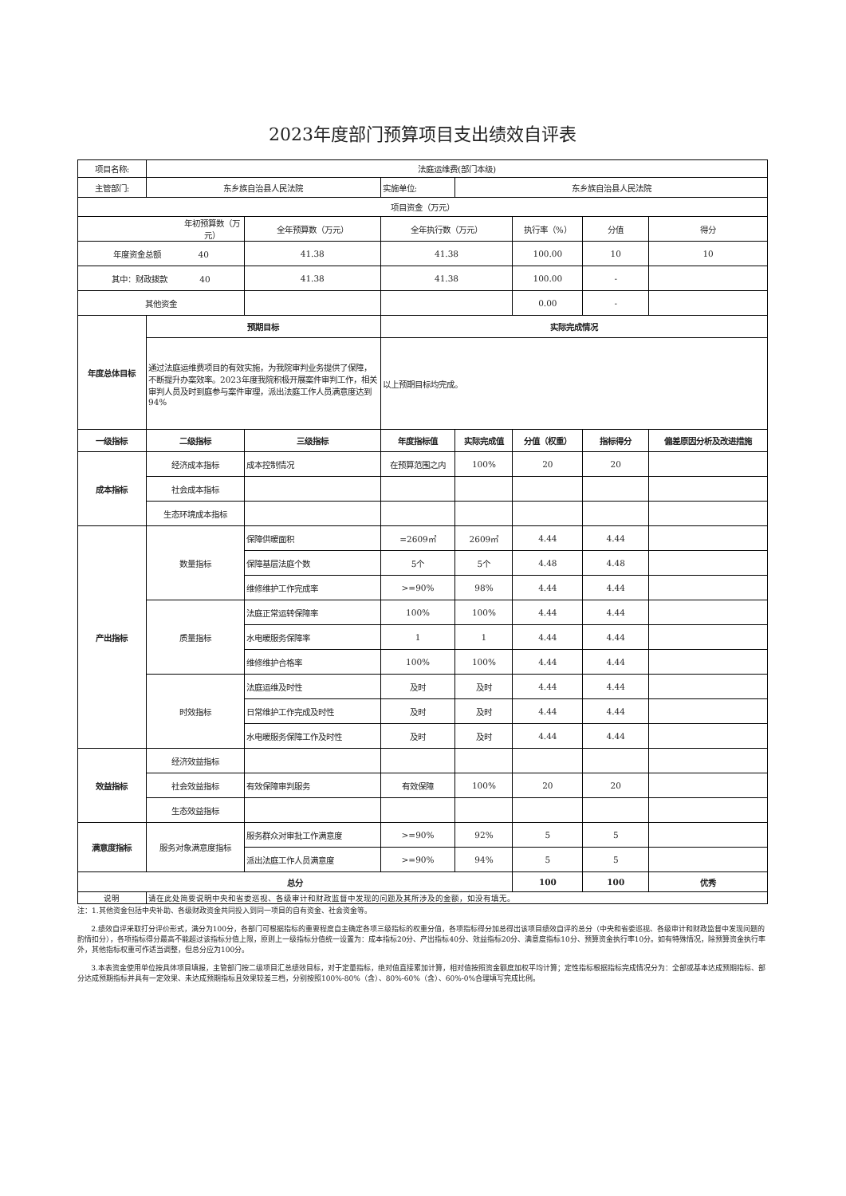2023年度部门预算项目支出绩效自评表
| 项目名称: | 法庭运维费(部门本级) | | | | | | |
| 主管部门: | 东乡族自治县人民法院 | | 实施单位: | 东乡族自治县人民法院 | | | |
| 项目资金（万元） | | | | | | | |
| 年初预算数（万元） | | 全年预算数（万元） | 全年执行数（万元） | | 执行率（%） | 分值 | 得分 |
| 年度资金总额 40 | | 41.38 | 41.38 | | 100.00 | 10 | 10 |
| 其中：财政拨款 40 | | 41.38 | 41.38 | | 100.00 | - | |
| 其他资金 | | | | | 0.00 | - | |
| 年度总体目标 | 预期目标 | | 实际完成情况 | | | | |
| | 通过法庭运维费项目的有效实施，为我院审判业务提供了保障，不断提升办案效率。2023年度我院积极开展案件审判工作，相关审判人员及时到庭参与案件审理，派出法庭工作人员满意度达到94% | | 以上预期目标均完成。 | | | | |
| 一级指标 | 二级指标 | 三级指标 | 年度指标值 | 实际完成值 | 分值（权重） | 指标得分 | 偏差原因分析及改进措施 |
| 成本指标 | 经济成本指标 | 成本控制情况 | 在预算范围之内 | 100% | 20 | 20 | |
| | 社会成本指标 | | | | | | |
| | 生态环境成本指标 | | | | | | |
| 产出指标 | 数量指标 | 保障供暖面积 | =2609㎡ | 2609㎡ | 4.44 | 4.44 | |
| | | 保障基层法庭个数 | 5个 | 5个 | 4.48 | 4.48 | |
| | | 维修维护工作完成率 | >=90% | 98% | 4.44 | 4.44 | |
| | 质量指标 | 法庭正常运转保障率 | 100% | 100% | 4.44 | 4.44 | |
| | | 水电暖服务保障率 | 1 | 1 | 4.44 | 4.44 | |
| | | 维修维护合格率 | 100% | 100% | 4.44 | 4.44 | |
| | 时效指标 | 法庭运维及时性 | 及时 | 及时 | 4.44 | 4.44 | |
| | | 日常维护工作完成及时性 | 及时 | 及时 | 4.44 | 4.44 | |
| | | 水电暖服务保障工作及时性 | 及时 | 及时 | 4.44 | 4.44 | |
| 效益指标 | 经济效益指标 | | | | | | |
| | 社会效益指标 | 有效保障审判服务 | 有效保障 | 100% | 20 | 20 | |
| | 生态效益指标 | | | | | | |
| 满意度指标 | 服务对象满意度指标 | 服务群众对审批工作满意度 | >=90% | 92% | 5 | 5 | |
| | | 派出法庭工作人员满意度 | >=90% | 94% | 5 | 5 | |
| 总分 | | | | | 100 | 100 | 优秀 |
| 说明 | 请在此处简要说明中央和省委巡视、各级审计和财政监督中发现的问题及其所涉及的金额，如没有填无。 | | | | | | |
注：1.其他资金包括中央补助、各级财政资金共同投入到同一项目的自有资金、社会资金等。
2.绩效自评采取打分评价形式，满分为100分，各部门可根据指标的重要程度自主确定各项三级指标的权重分值，各项指标得分加总得出该项目绩效自评的总分（中央和省委巡视、各级审计和财政监督中发现问题的酌情扣分），各项指标得分最高不能超过该指标分值上限，原则上一级指标分值统一设置为：成本指标20分、产出指标40分、效益指标20分、满意度指标10分、预算资金执行率10分。如有特殊情况，除预算资金执行率外，其他指标权重可作适当调整，但总分应为100分。
3.本表资金使用单位按具体项目填报，主管部门按二级项目汇总绩效目标，对于定量指标，绝对值直接累加计算，相对值按照资金额度加权平均计算；定性指标根据指标完成情况分为：全部或基本达成预期指标、部分达成预期指标并具有一定效果、未达成预期指标且效果较差三档，分别按照100%-80%（含）、80%-60%（含）、60%-0%合理填写完成比例。